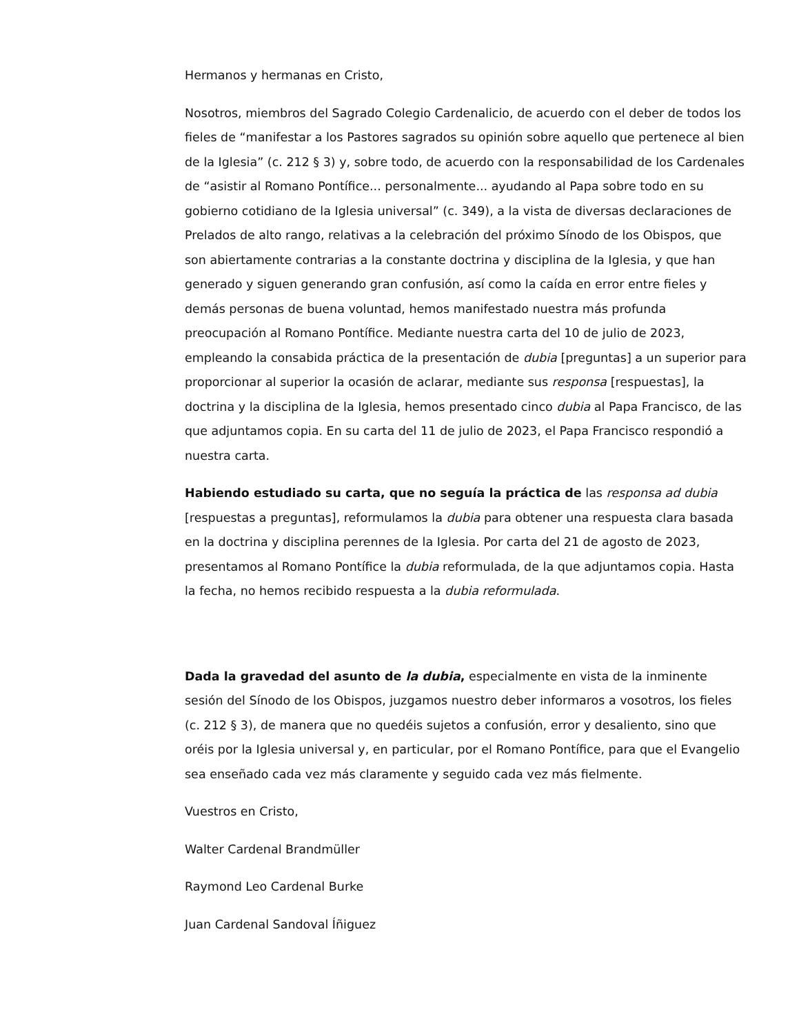Hermanos y hermanas en Cristo,
Nosotros, miembros del Sagrado Colegio Cardenalicio, de acuerdo con el deber de todos los fieles de “manifestar a los Pastores sagrados su opinión sobre aquello que pertenece al bien de la Iglesia” (c. 212 § 3) y, sobre todo, de acuerdo con la responsabilidad de los Cardenales de “asistir al Romano Pontífice... personalmente... ayudando al Papa sobre todo en su gobierno cotidiano de la Iglesia universal” (c. 349), a la vista de diversas declaraciones de Prelados de alto rango, relativas a la celebración del próximo Sínodo de los Obispos, que son abiertamente contrarias a la constante doctrina y disciplina de la Iglesia, y que han generado y siguen generando gran confusión, así como la caída en error entre fieles y demás personas de buena voluntad, hemos manifestado nuestra más profunda preocupación al Romano Pontífice. Mediante nuestra carta del 10 de julio de 2023, empleando la consabida práctica de la presentación de dubia [preguntas] a un superior para proporcionar al superior la ocasión de aclarar, mediante sus responsa [respuestas], la doctrina y la disciplina de la Iglesia, hemos presentado cinco dubia al Papa Francisco, de las que adjuntamos copia. En su carta del 11 de julio de 2023, el Papa Francisco respondió a nuestra carta.
Habiendo estudiado su carta, que no seguía la práctica de las responsa ad dubia [respuestas a preguntas], reformulamos la dubia para obtener una respuesta clara basada en la doctrina y disciplina perennes de la Iglesia. Por carta del 21 de agosto de 2023, presentamos al Romano Pontífice la dubia reformulada, de la que adjuntamos copia. Hasta la fecha, no hemos recibido respuesta a la dubia reformulada.
Dada la gravedad del asunto de la dubia, especialmente en vista de la inminente sesión del Sínodo de los Obispos, juzgamos nuestro deber informaros a vosotros, los fieles (c. 212 § 3), de manera que no quedéis sujetos a confusión, error y desaliento, sino que oréis por la Iglesia universal y, en particular, por el Romano Pontífice, para que el Evangelio sea enseñado cada vez más claramente y seguido cada vez más fielmente.
Vuestros en Cristo,
Walter Cardenal Brandmüller
Raymond Leo Cardenal Burke
Juan Cardenal Sandoval Íñiguez